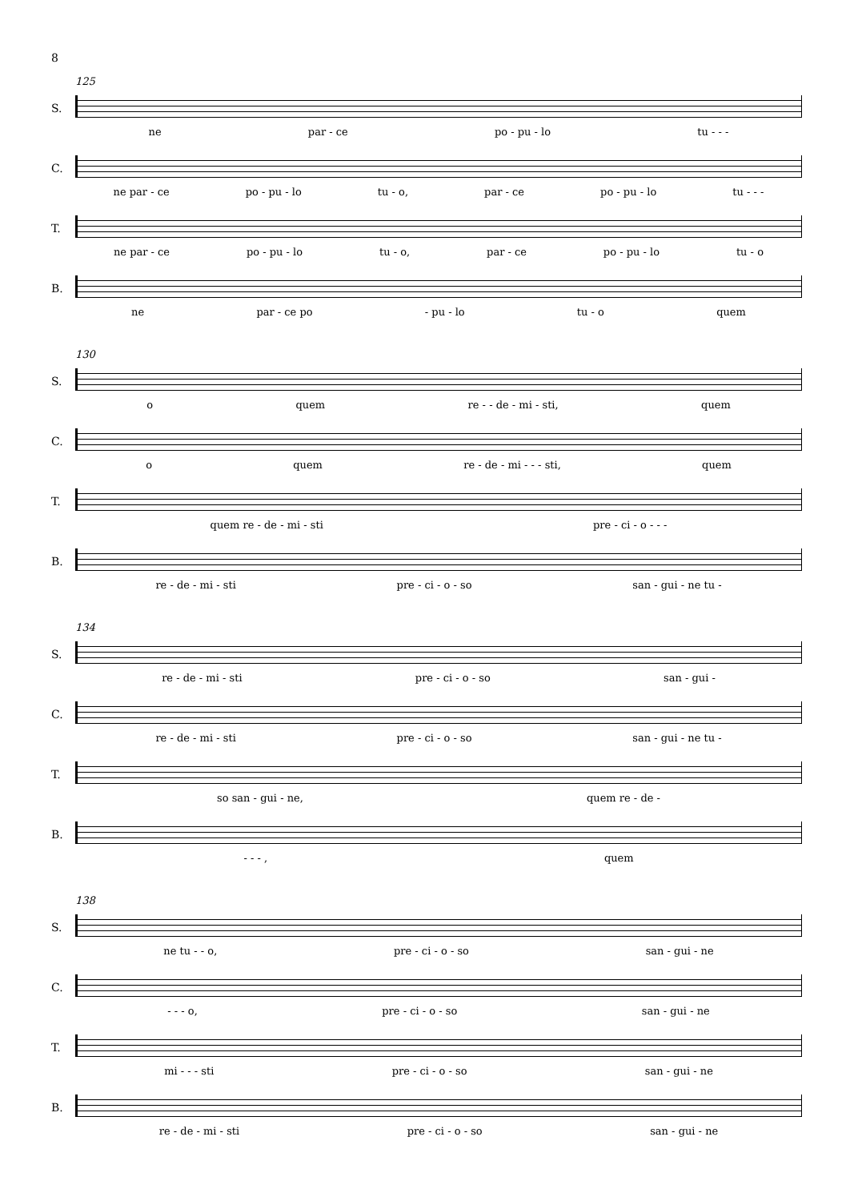8
125
S.
ne par - ce po - pu - lo tu - - -
C.
ne par - ce po - pu - lo tu - o, par - ce po - pu - lo tu - - -
T.
ne par - ce po - pu - lo tu - o, par - ce po - pu - lo tu - o
B.
ne par - ce po - pu - lo tu - o quem
130
S.
o quem re - - de - mi - sti, quem
C.
o quem re - de - mi - - - sti, quem
T.
quem re - de - mi - sti pre - ci - o - - -
B.
re - de - mi - sti pre - ci - o - so san - gui - ne tu -
134
S.
re - de - mi - sti pre - ci - o - so san - gui -
C.
re - de - mi - sti pre - ci - o - so san - gui - ne tu -
T.
so san - gui - ne, quem re - de -
B.
- - - , quem
138
S.
ne tu - - o, pre - ci - o - so san - gui - ne
C.
- - - o, pre - ci - o - so san - gui - ne
T.
mi - - - sti pre - ci - o - so san - gui - ne
B.
re - de - mi - sti pre - ci - o - so san - gui - ne